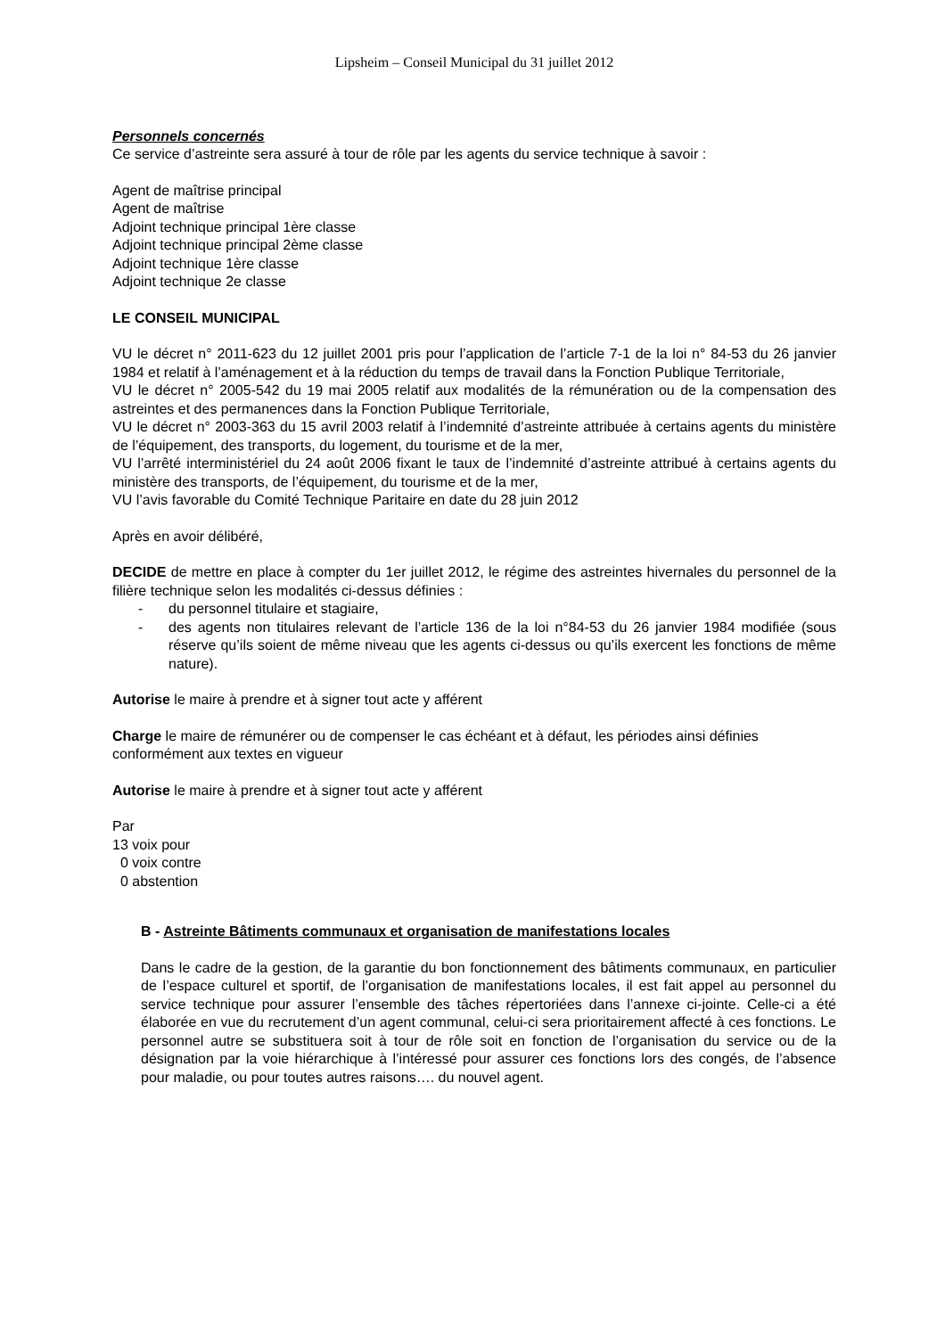Lipsheim – Conseil Municipal du 31 juillet 2012
Personnels concernés
Ce service d’astreinte sera assuré à tour de rôle par les agents du service technique à savoir :
Agent de maîtrise principal
Agent de maîtrise
Adjoint technique principal 1ère classe
Adjoint technique principal 2ème classe
Adjoint technique 1ère classe
Adjoint technique 2e classe
LE CONSEIL MUNICIPAL
VU le décret n° 2011-623 du 12 juillet 2001 pris pour l’application de l’article 7-1 de la loi n° 84-53 du 26 janvier 1984 et relatif à l’aménagement et à la réduction du temps de travail dans la Fonction Publique Territoriale,
VU le décret n° 2005-542 du 19 mai 2005 relatif aux modalités de la rémunération ou de la compensation des astreintes et des permanences dans la Fonction Publique Territoriale,
VU le décret n° 2003-363 du 15 avril 2003 relatif à l’indemnité d’astreinte attribuée à certains agents du ministère de l’équipement, des transports, du logement, du tourisme et de la mer,
VU l’arrêté interministériel du 24 août 2006 fixant le taux de l’indemnité d’astreinte attribué à certains agents du ministère des transports, de l’équipement, du tourisme et de la mer,
VU l’avis favorable du Comité Technique Paritaire en date du 28 juin 2012
Après en avoir délibéré,
DECIDE de mettre en place à compter du 1er juillet 2012, le régime des astreintes hivernales du personnel de la filière technique selon les modalités ci-dessus définies :
- du personnel titulaire et stagiaire,
- des agents non titulaires relevant de l’article 136 de la loi n°84-53 du 26 janvier 1984 modifiée (sous réserve qu’ils soient de même niveau que les agents ci-dessus ou qu’ils exercent les fonctions de même nature).
Autorise le maire à prendre et à signer tout acte y afférent
Charge le maire de rémunérer ou de compenser le cas échéant et à défaut, les périodes ainsi définies conformément aux textes en vigueur
Autorise le maire à prendre et à signer tout acte y afférent
Par
13 voix pour
0 voix contre
0 abstention
B - Astreinte Bâtiments communaux et organisation de manifestations locales
Dans le cadre de la gestion, de la garantie du bon fonctionnement des bâtiments communaux, en particulier de l’espace culturel et sportif, de l’organisation de manifestations locales, il est fait appel au personnel du service technique pour assurer l’ensemble des tâches répertoriées dans l’annexe ci-jointe. Celle-ci a été élaborée en vue du recrutement d’un agent communal, celui-ci sera prioritairement affecté à ces fonctions. Le personnel autre se substituera soit à tour de rôle soit en fonction de l’organisation du service ou de la désignation par la voie hiérarchique à l’intéressé pour assurer ces fonctions lors des congés, de l’absence pour maladie, ou pour toutes autres raisons…. du nouvel agent.